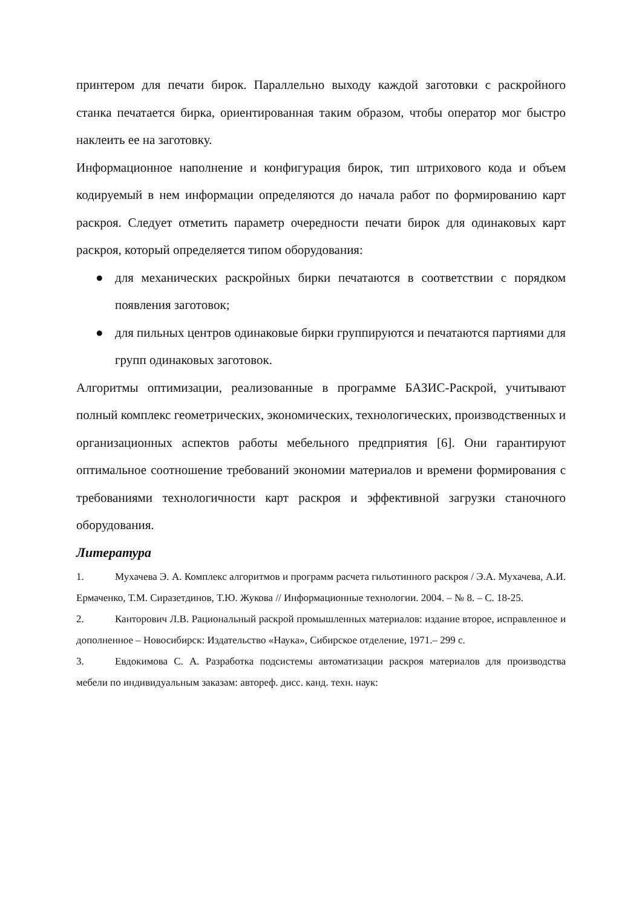принтером для печати бирок. Параллельно выходу каждой заготовки с раскройного станка печатается бирка, ориентированная таким образом, чтобы оператор мог быстро наклеить ее на заготовку.
Информационное наполнение и конфигурация бирок, тип штрихового кода и объем кодируемый в нем информации определяются до начала работ по формированию карт раскроя. Следует отметить параметр очередности печати бирок для одинаковых карт раскроя, который определяется типом оборудования:
● для механических раскройных бирки печатаются в соответствии с порядком появления заготовок;
● для пильных центров одинаковые бирки группируются и печатаются партиями для групп одинаковых заготовок.
Алгоритмы оптимизации, реализованные в программе БАЗИС-Раскрой, учитывают полный комплекс геометрических, экономических, технологических, производственных и организационных аспектов работы мебельного предприятия [6]. Они гарантируют оптимальное соотношение требований экономии материалов и времени формирования с требованиями технологичности карт раскроя и эффективной загрузки станочного оборудования.
Литература
1. Мухачева Э. А. Комплекс алгоритмов и программ расчета гильотинного раскроя / Э.А. Мухачева, А.И. Ермаченко, Т.М. Сиразетдинов, Т.Ю. Жукова // Информационные технологии. 2004. – № 8. – С. 18-25.
2. Канторович Л.В. Рациональный раскрой промышленных материалов: издание второе, исправленное и дополненное – Новосибирск: Издательство «Наука», Сибирское отделение, 1971.– 299 с.
3. Евдокимова С. А. Разработка подсистемы автоматизации раскроя материалов для производства мебели по индивидуальным заказам: автореф. дисс. канд. техн. наук: